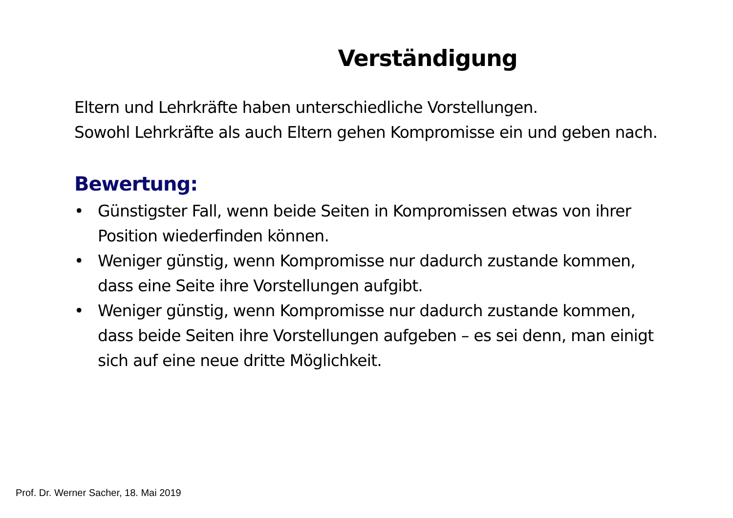Verständigung
Eltern und Lehrkräfte haben unterschiedliche Vorstellungen.
Sowohl Lehrkräfte als auch Eltern gehen Kompromisse ein und geben nach.
Bewertung:
• Günstigster Fall, wenn beide Seiten in Kompromissen etwas von ihrer Position wiederfinden können.
• Weniger günstig, wenn Kompromisse nur dadurch zustande kommen, dass eine Seite ihre Vorstellungen aufgibt.
• Weniger günstig, wenn Kompromisse nur dadurch zustande kommen, dass beide Seiten ihre Vorstellungen aufgeben – es sei denn, man einigt sich auf eine neue dritte Möglichkeit.
Prof. Dr. Werner Sacher, 18. Mai 2019